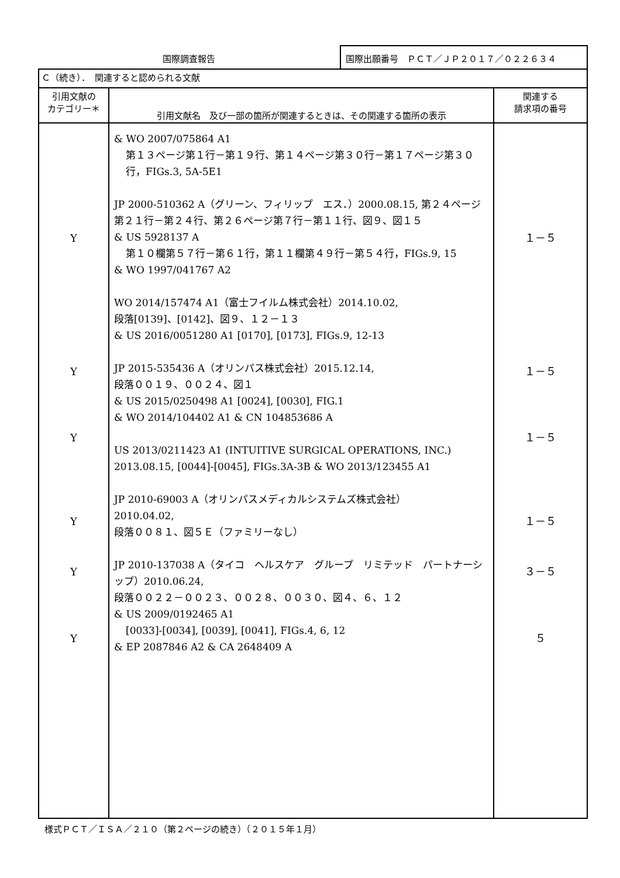国際調査報告 国際出願番号　ＰＣＴ／ＪＰ２０１７／０２２６３４
| Ｃ（続き）． 関連すると認められる文献 | | |
| --- | --- | --- |
| 引用文献の カテゴリー＊ | 引用文献名 及び一部の箇所が関連するときは、その関連する箇所の表示 | 関連する 請求項の番号 |
| Y Y Y Y Y Y | & WO 2007/075864 A1 第１３ページ第１行－第１９行、第１４ページ第３０行－第１７ページ第３０行，FIGs.3, 5A-5E1 JP 2000-510362 A（グリーン、フィリップ エス．）2000.08.15, 第２４ページ第２１行－第２４行、第２６ページ第７行－第１１行、図９、図１５ & US 5928137 A 第１０欄第５７行－第６１行，第１１欄第４９行－第５４行，FIGs.9, 15 & WO 1997/041767 A2 WO 2014/157474 A1（富士フイルム株式会社）2014.10.02, 段落[0139]、[0142]、図９、１２－１３ & US 2016/0051280 A1 [0170], [0173], FIGs.9, 12-13 JP 2015-535436 A（オリンパス株式会社）2015.12.14, 段落００１９、００２４、図１ & US 2015/0250498 A1 [0024], [0030], FIG.1 & WO 2014/104402 A1 & CN 104853686 A US 2013/0211423 A1 (INTUITIVE SURGICAL OPERATIONS, INC.) 2013.08.15, [0044]-[0045], FIGs.3A-3B & WO 2013/123455 A1 JP 2010-69003 A（オリンパスメディカルシステムズ株式会社） 2010.04.02, 段落００８１、図５Ｅ（ファミリーなし） JP 2010-137038 A（タイコ ヘルスケア グループ リミテッド パートナーシップ）2010.06.24, 段落００２２－００２３、００２８、００３０、図４、６、１２ & US 2009/0192465 A1 [0033]-[0034], [0039], [0041], FIGs.4, 6, 12 & EP 2087846 A2 & CA 2648409 A | １－５ １－５ １－５ １－５ ３－５ ５ |
様式ＰＣＴ／ＩＳＡ／２１０（第２ページの続き）（２０１５年１月）